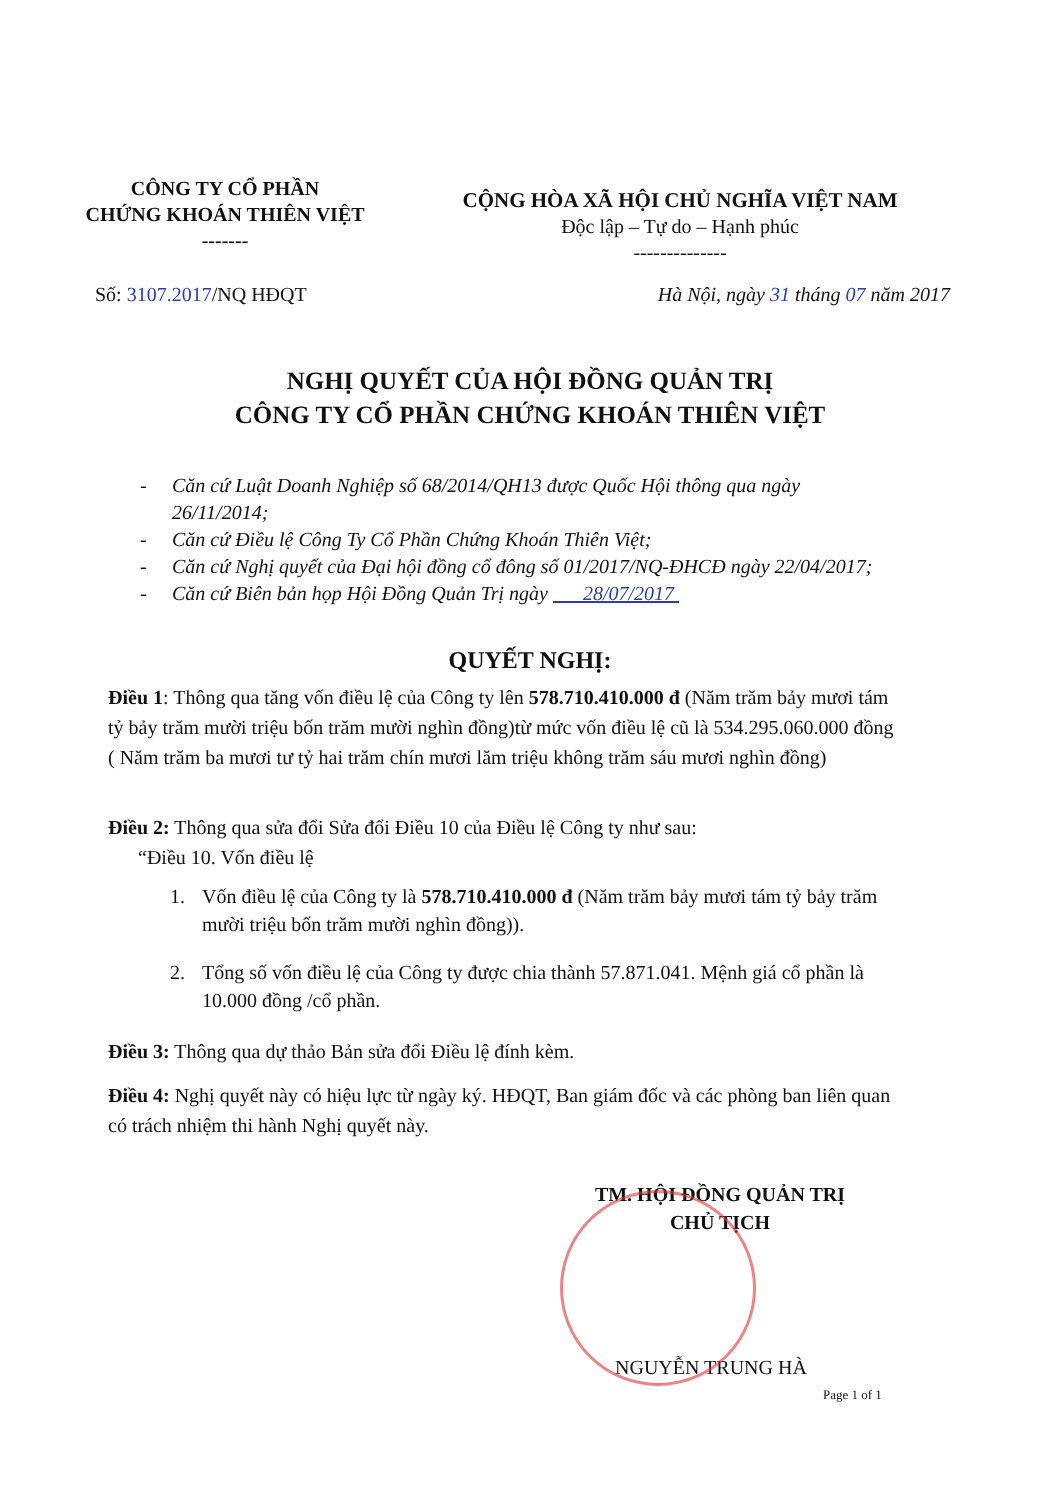CÔNG TY CỔ PHẦN
CHỨNG KHOÁN THIÊN VIỆT
-------
CỘNG HÒA XÃ HỘI CHỦ NGHĨA VIỆT NAM
Độc lập – Tự do – Hạnh phúc
--------------
Số: 3107.2017/NQ HĐQT Hà Nội, ngày 31 tháng 07 năm 2017
NGHỊ QUYẾT CỦA HỘI ĐỒNG QUẢN TRỊ
CÔNG TY CỔ PHẦN CHỨNG KHOÁN THIÊN VIỆT
- Căn cứ Luật Doanh Nghiệp số 68/2014/QH13 được Quốc Hội thông qua ngày 26/11/2014;
- Căn cứ Điều lệ Công Ty Cổ Phần Chứng Khoán Thiên Việt;
- Căn cứ Nghị quyết của Đại hội đồng cổ đông số 01/2017/NQ-ĐHCĐ ngày 22/04/2017;
- Căn cứ Biên bản họp Hội Đồng Quản Trị ngày 28/07/2017
QUYẾT NGHỊ:
Điều 1: Thông qua tăng vốn điều lệ của Công ty lên 578.710.410.000 đ (Năm trăm bảy mươi tám tỷ bảy trăm mười triệu bốn trăm mười nghìn đồng)từ mức vốn điều lệ cũ là 534.295.060.000 đồng ( Năm trăm ba mươi tư tỷ hai trăm chín mươi lăm triệu không trăm sáu mươi nghìn đồng)
Điều 2: Thông qua sửa đổi Sửa đổi Điều 10 của Điều lệ Công ty như sau:
“Điều 10. Vốn điều lệ
1. Vốn điều lệ của Công ty là 578.710.410.000 đ (Năm trăm bảy mươi tám tỷ bảy trăm mười triệu bốn trăm mười nghìn đồng)).
2. Tổng số vốn điều lệ của Công ty được chia thành 57.871.041. Mệnh giá cổ phần là 10.000 đồng /cổ phần.
Điều 3: Thông qua dự thảo Bản sửa đổi Điều lệ đính kèm.
Điều 4: Nghị quyết này có hiệu lực từ ngày ký. HĐQT, Ban giám đốc và các phòng ban liên quan có trách nhiệm thi hành Nghị quyết này.
TM. HỘI ĐỒNG QUẢN TRỊ
CHỦ TỊCH
NGUYỄN TRUNG HÀ
Page 1 of 1